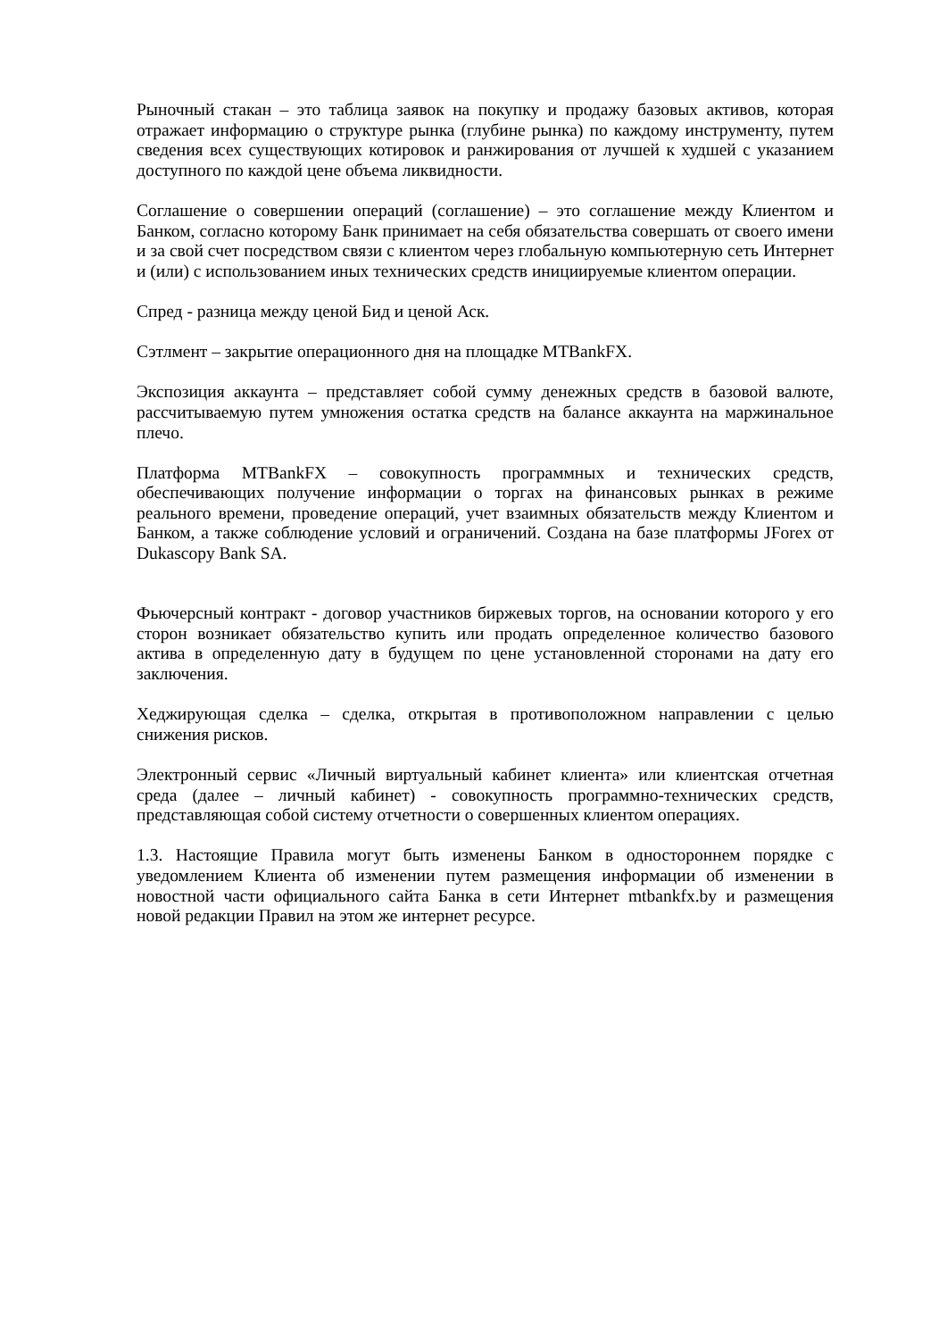Рыночный стакан – это таблица заявок на покупку и продажу базовых активов, которая отражает информацию о структуре рынка (глубине рынка) по каждому инструменту, путем сведения всех существующих котировок и ранжирования от лучшей к худшей с указанием доступного по каждой цене объема ликвидности.
Соглашение о совершении операций (соглашение) – это соглашение между Клиентом и Банком, согласно которому Банк принимает на себя обязательства совершать от своего имени и за свой счет посредством связи с клиентом через глобальную компьютерную сеть Интернет и (или) с использованием иных технических средств инициируемые клиентом операции.
Спред - разница между ценой Бид и ценой Аск.
Сэтлмент – закрытие операционного дня на площадке MTBankFX.
Экспозиция аккаунта – представляет собой сумму денежных средств в базовой валюте, рассчитываемую путем умножения остатка средств на балансе аккаунта на маржинальное плечо.
Платформа MTBankFX – совокупность программных и технических средств, обеспечивающих получение информации о торгах на финансовых рынках в режиме реального времени, проведение операций, учет взаимных обязательств между Клиентом и Банком, а также соблюдение условий и ограничений. Создана на базе платформы JForex от Dukascopy Bank SA.
Фьючерсный контракт - договор участников биржевых торгов, на основании которого у его сторон возникает обязательство купить или продать определенное количество базового актива в определенную дату в будущем по цене установленной сторонами на дату его заключения.
Хеджирующая сделка – сделка, открытая в противоположном направлении с целью снижения рисков.
Электронный сервис «Личный виртуальный кабинет клиента» или клиентская отчетная среда (далее – личный кабинет) - совокупность программно-технических средств, представляющая собой систему отчетности о совершенных клиентом операциях.
1.3. Настоящие Правила могут быть изменены Банком в одностороннем порядке с уведомлением Клиента об изменении путем размещения информации об изменении в новостной части официального сайта Банка в сети Интернет mtbankfx.by и размещения новой редакции Правил на этом же интернет ресурсе.